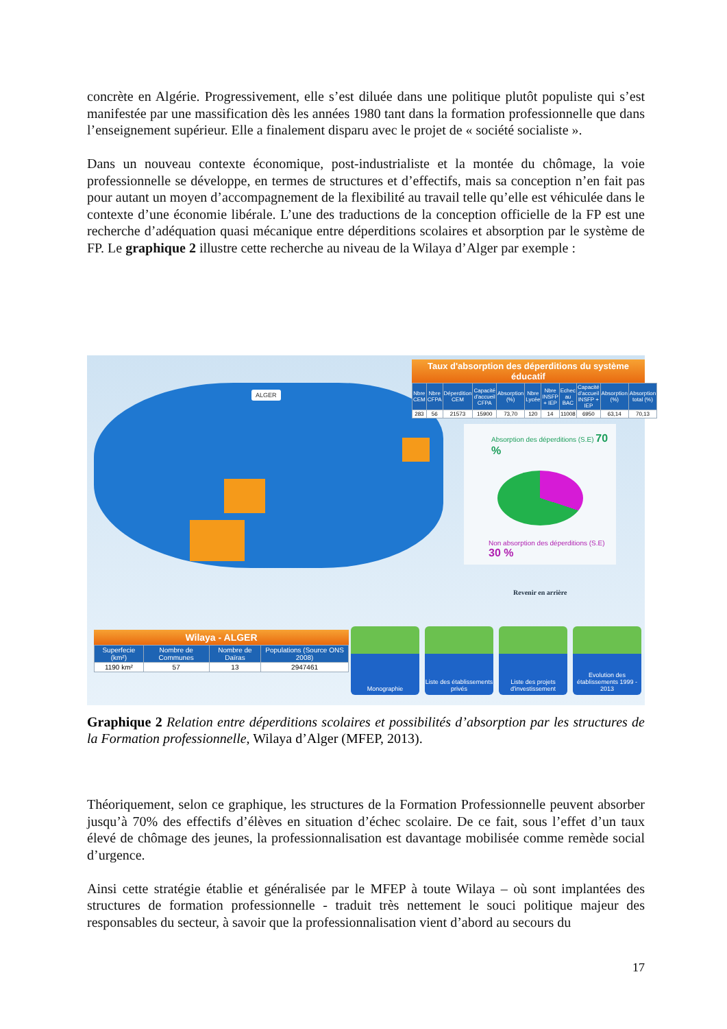concrète en Algérie. Progressivement, elle s’est diluée dans une politique plutôt populiste qui s’est manifestée par une massification dès les années 1980 tant dans la formation professionnelle que dans l’enseignement supérieur. Elle a finalement disparu avec le projet de « société socialiste ».
Dans un nouveau contexte économique, post-industrialiste et la montée du chômage, la voie professionnelle se développe, en termes de structures et d’effectifs, mais sa conception n’en fait pas pour autant un moyen d’accompagnement de la flexibilité au travail telle qu’elle est véhiculée dans le contexte d’une économie libérale. L’une des traductions de la conception officielle de la FP est une recherche d’adéquation quasi mécanique entre déperditions scolaires et absorption par le système de FP. Le graphique 2 illustre cette recherche au niveau de la Wilaya d’Alger par exemple :
ALGER
Taux d'absorption des déperditions du système éducatif
| Nbre CEM | Nbre CFPA | Déperdition CEM | Capacité d'accueil CFPA | Absorption (%) | Nbre Lycée | Nbre INSFP + IEP | Echec au BAC | Capacité d'accueil INSFP + IEP | Absorption (%) | Absorption total (%) |
| --- | --- | --- | --- | --- | --- | --- | --- | --- | --- | --- |
| 283 | 56 | 21573 | 15900 | 73,70 | 120 | 14 | 11008 | 6950 | 63,14 | 70,13 |
Absorption des déperditions (S.E) 70 %
Non absorption des déperditions (S.E) 30 %
Revenir en arrière
Wilaya - ALGER
| Superfecie (km²) | Nombre de Communes | Nombre de Daïras | Populations (Source ONS 2008) |
| --- | --- | --- | --- |
| 1190 km² | 57 | 13 | 2947461 |
Monographie Liste des établissements privés
Liste des projets d'investissement
Evolution des établissements 1999 - 2013
Graphique 2 Relation entre déperditions scolaires et possibilités d’absorption par les structures de la Formation professionnelle, Wilaya d’Alger (MFEP, 2013).
Théoriquement, selon ce graphique, les structures de la Formation Professionnelle peuvent absorber jusqu’à 70% des effectifs d’élèves en situation d’échec scolaire. De ce fait, sous l’effet d’un taux élevé de chômage des jeunes, la professionnalisation est davantage mobilisée comme remède social d’urgence.
Ainsi cette stratégie établie et généralisée par le MFEP à toute Wilaya – où sont implantées des structures de formation professionnelle - traduit très nettement le souci politique majeur des responsables du secteur, à savoir que la professionnalisation vient d’abord au secours du
17